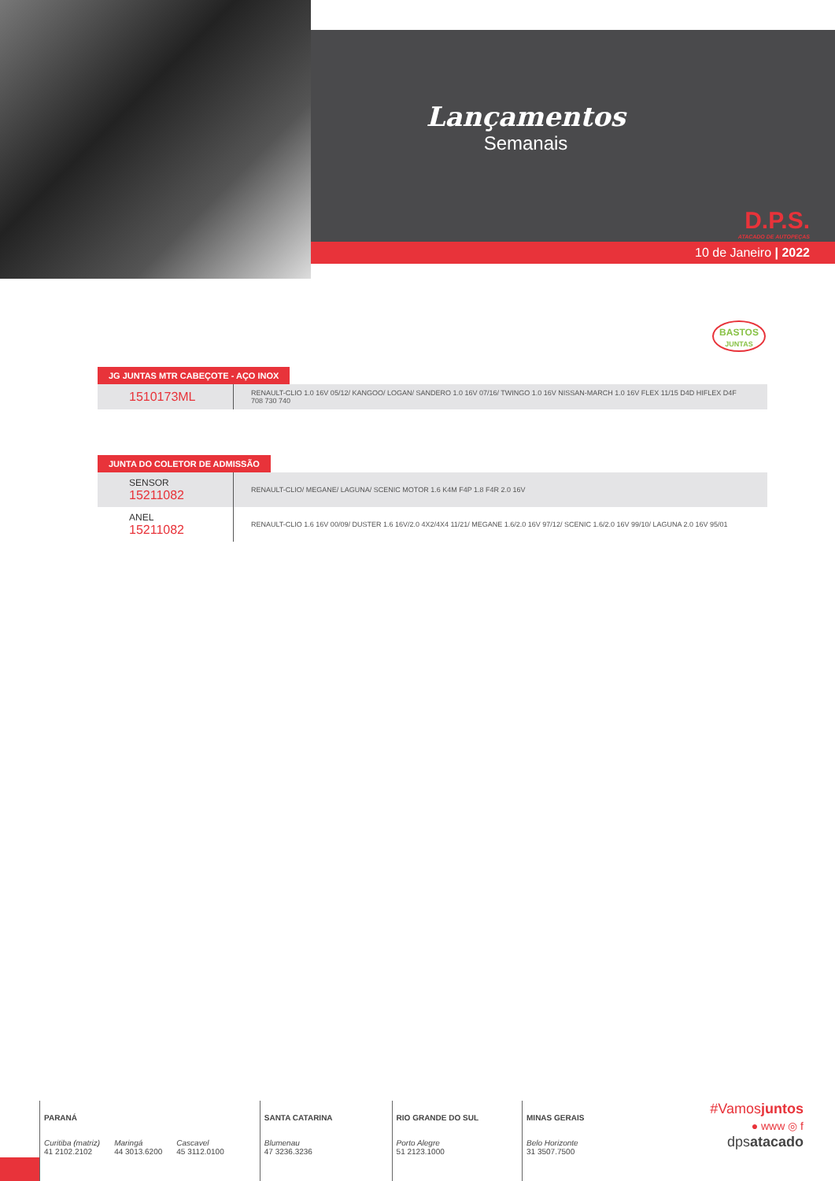Lançamentos
Semanais
D.P.S.
ATACADO DE AUTOPEÇAS
10 de Janeiro | 2022
BASTOS
JUNTAS
JG JUNTAS MTR CABEÇOTE - AÇO INOX
| 1510173ML | RENAULT-CLIO 1.0 16V 05/12/ KANGOO/ LOGAN/ SANDERO 1.0 16V 07/16/ TWINGO 1.0 16V NISSAN-MARCH 1.0 16V FLEX 11/15 D4D HIFLEX D4F 708 730 740 |
JUNTA DO COLETOR DE ADMISSÃO
| SENSOR 15211082 | RENAULT-CLIO/ MEGANE/ LAGUNA/ SCENIC MOTOR 1.6 K4M F4P 1.8 F4R 2.0 16V |
| ANEL 15211082 | RENAULT-CLIO 1.6 16V 00/09/ DUSTER 1.6 16V/2.0 4X2/4X4 11/21/ MEGANE 1.6/2.0 16V 97/12/ SCENIC 1.6/2.0 16V 99/10/ LAGUNA 2.0 16V 95/01 |
PARANÁ
Curitiba (matriz)
41 2102.2102
Maringá
44 3013.6200
Cascavel
45 3112.0100
SANTA CATARINA
Blumenau
47 3236.3236
RIO GRANDE DO SUL
Porto Alegre
51 2123.1000
MINAS GERAIS
Belo Horizonte
31 3507.7500
#Vamosjuntos
● www ◎ f
dpsatacado